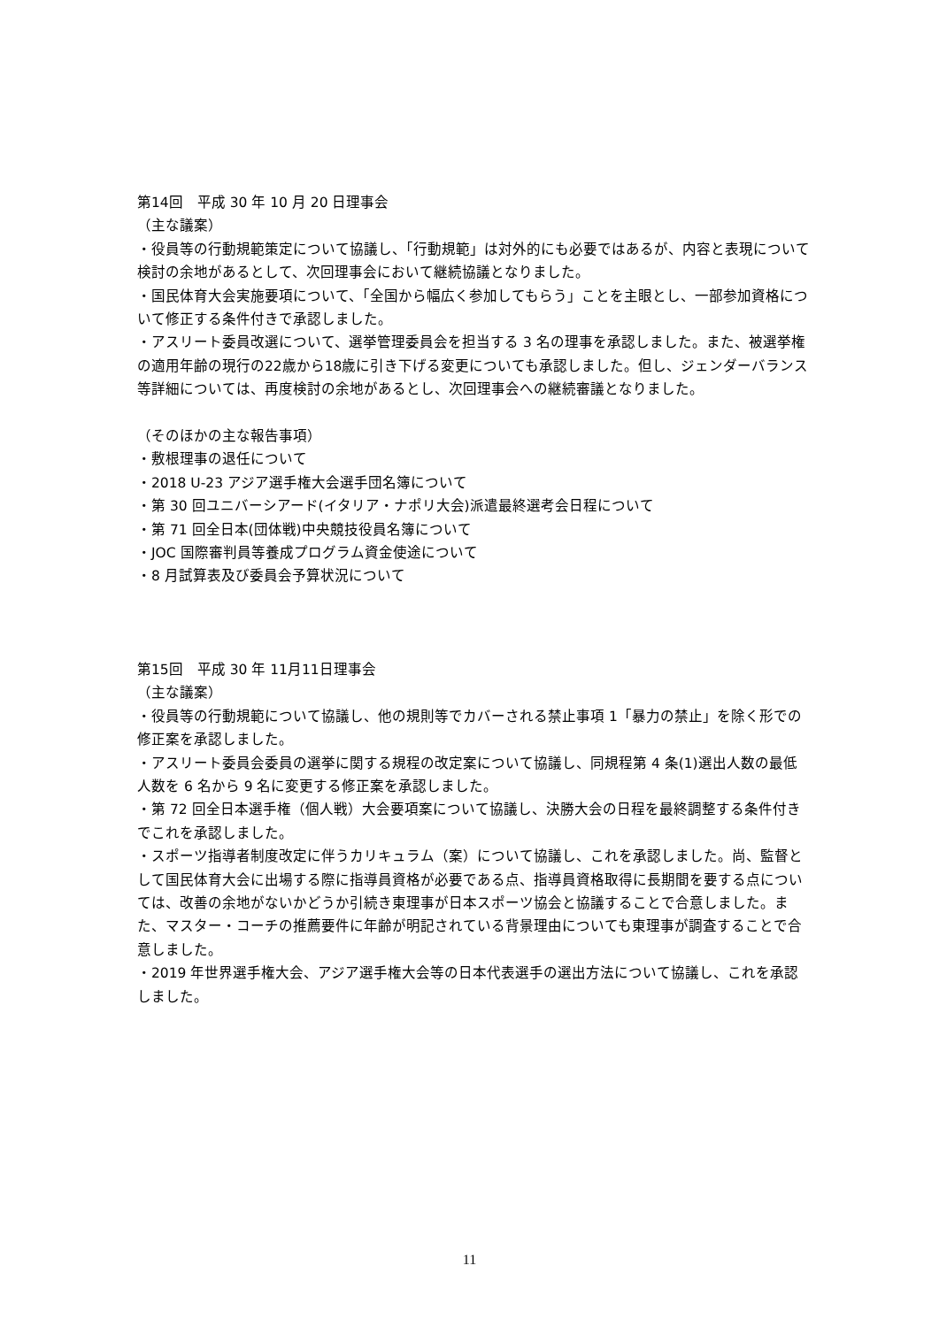第14回　平成 30 年 10 月 20 日理事会
（主な議案）
・役員等の行動規範策定について協議し、「行動規範」は対外的にも必要ではあるが、内容と表現について検討の余地があるとして、次回理事会において継続協議となりました。
・国民体育大会実施要項について、「全国から幅広く参加してもらう」ことを主眼とし、一部参加資格について修正する条件付きで承認しました。
・アスリート委員改選について、選挙管理委員会を担当する 3 名の理事を承認しました。また、被選挙権の適用年齢の現行の22歳から18歳に引き下げる変更についても承認しました。但し、ジェンダーバランス等詳細については、再度検討の余地があるとし、次回理事会への継続審議となりました。
（そのほかの主な報告事項）
・敷根理事の退任について
・2018 U-23 アジア選手権大会選手団名簿について
・第 30 回ユニバーシアード(イタリア・ナポリ大会)派遣最終選考会日程について
・第 71 回全日本(団体戦)中央競技役員名簿について
・JOC 国際審判員等養成プログラム資金使途について
・8 月試算表及び委員会予算状況について
第15回　平成 30 年 11月11日理事会
（主な議案）
・役員等の行動規範について協議し、他の規則等でカバーされる禁止事項 1「暴力の禁止」を除く形での修正案を承認しました。
・アスリート委員会委員の選挙に関する規程の改定案について協議し、同規程第 4 条(1)選出人数の最低人数を 6 名から 9 名に変更する修正案を承認しました。
・第 72 回全日本選手権（個人戦）大会要項案について協議し、決勝大会の日程を最終調整する条件付きでこれを承認しました。
・スポーツ指導者制度改定に伴うカリキュラム（案）について協議し、これを承認しました。尚、監督として国民体育大会に出場する際に指導員資格が必要である点、指導員資格取得に長期間を要する点については、改善の余地がないかどうか引続き東理事が日本スポーツ協会と協議することで合意しました。また、マスター・コーチの推薦要件に年齢が明記されている背景理由についても東理事が調査することで合意しました。
・2019 年世界選手権大会、アジア選手権大会等の日本代表選手の選出方法について協議し、これを承認しました。
11